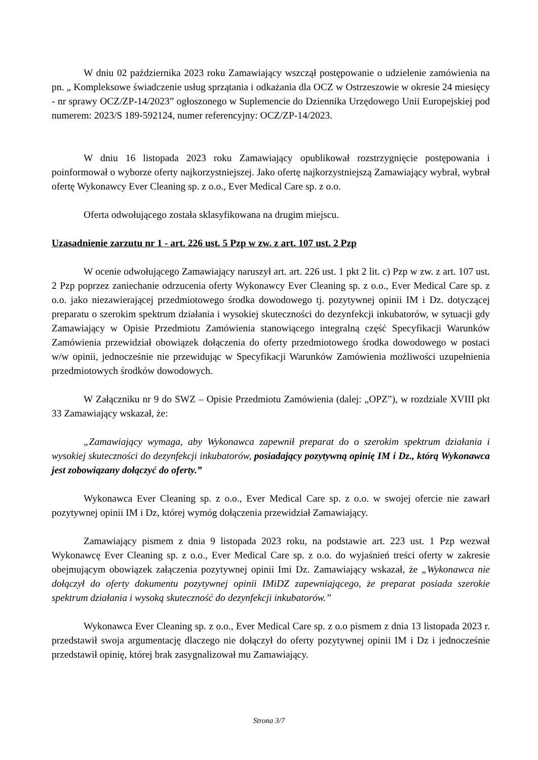W dniu 02 października 2023 roku Zamawiający wszczął postępowanie o udzielenie zamówienia na pn. „ Kompleksowe świadczenie usług sprzątania i odkażania dla OCZ w Ostrzeszowie w okresie 24 miesięcy - nr sprawy OCZ/ZP-14/2023” ogłoszonego w Suplemencie do Dziennika Urzędowego Unii Europejskiej pod numerem: 2023/S 189-592124, numer referencyjny: OCZ/ZP-14/2023.
W dniu 16 listopada 2023 roku Zamawiający opublikował rozstrzygnięcie postępowania i poinformował o wyborze oferty najkorzystniejszej. Jako ofertę najkorzystniejszą Zamawiający wybrał, wybrał ofertę Wykonawcy Ever Cleaning sp. z o.o., Ever Medical Care sp. z o.o.
Oferta odwołującego została sklasyfikowana na drugim miejscu.
Uzasadnienie zarzutu nr 1 - art. 226 ust. 5 Pzp w zw. z art. 107 ust. 2 Pzp
W ocenie odwołującego Zamawiający naruszył art. art. 226 ust. 1 pkt 2 lit. c) Pzp w zw. z art. 107 ust. 2 Pzp poprzez zaniechanie odrzucenia oferty Wykonawcy Ever Cleaning sp. z o.o., Ever Medical Care sp. z o.o. jako niezawierającej przedmiotowego środka dowodowego tj. pozytywnej opinii IM i Dz. dotyczącej preparatu o szerokim spektrum działania i wysokiej skuteczności do dezynfekcji inkubatorów, w sytuacji gdy Zamawiający w Opisie Przedmiotu Zamówienia stanowiącego integralną część Specyfikacji Warunków Zamówienia przewidział obowiązek dołączenia do oferty przedmiotowego środka dowodowego w postaci w/w opinii, jednocześnie nie przewidując w Specyfikacji Warunków Zamówienia możliwości uzupełnienia przedmiotowych środków dowodowych.
W Załączniku nr 9 do SWZ – Opisie Przedmiotu Zamówienia (dalej: „OPZ”), w rozdziale XVIII pkt 33 Zamawiający wskazał, że:
„Zamawiający wymaga, aby Wykonawca zapewnił preparat do o szerokim spektrum działania i wysokiej skuteczności do dezynfekcji inkubatorów, posiadający pozytywną opinię IM i Dz., którą Wykonawca jest zobowiązany dołączyć do oferty.”
Wykonawca Ever Cleaning sp. z o.o., Ever Medical Care sp. z o.o. w swojej ofercie nie zawarł pozytywnej opinii IM i Dz, której wymóg dołączenia przewidział Zamawiający.
Zamawiający pismem z dnia 9 listopada 2023 roku, na podstawie art. 223 ust. 1 Pzp wezwał Wykonawcę Ever Cleaning sp. z o.o., Ever Medical Care sp. z o.o. do wyjaśnień treści oferty w zakresie obejmującym obowiązek załączenia pozytywnej opinii Imi Dz. Zamawiający wskazał, że „Wykonawca nie dołączył do oferty dokumentu pozytywnej opinii IMiDZ zapewniającego, że preparat posiada szerokie spektrum działania i wysoką skuteczność do dezynfekcji inkubatorów.”
Wykonawca Ever Cleaning sp. z o.o., Ever Medical Care sp. z o.o pismem z dnia 13 listopada 2023 r. przedstawił swoja argumentację dlaczego nie dołączył do oferty pozytywnej opinii IM i Dz i jednocześnie przedstawił opinię, której brak zasygnalizował mu Zamawiający.
Strona 3/7